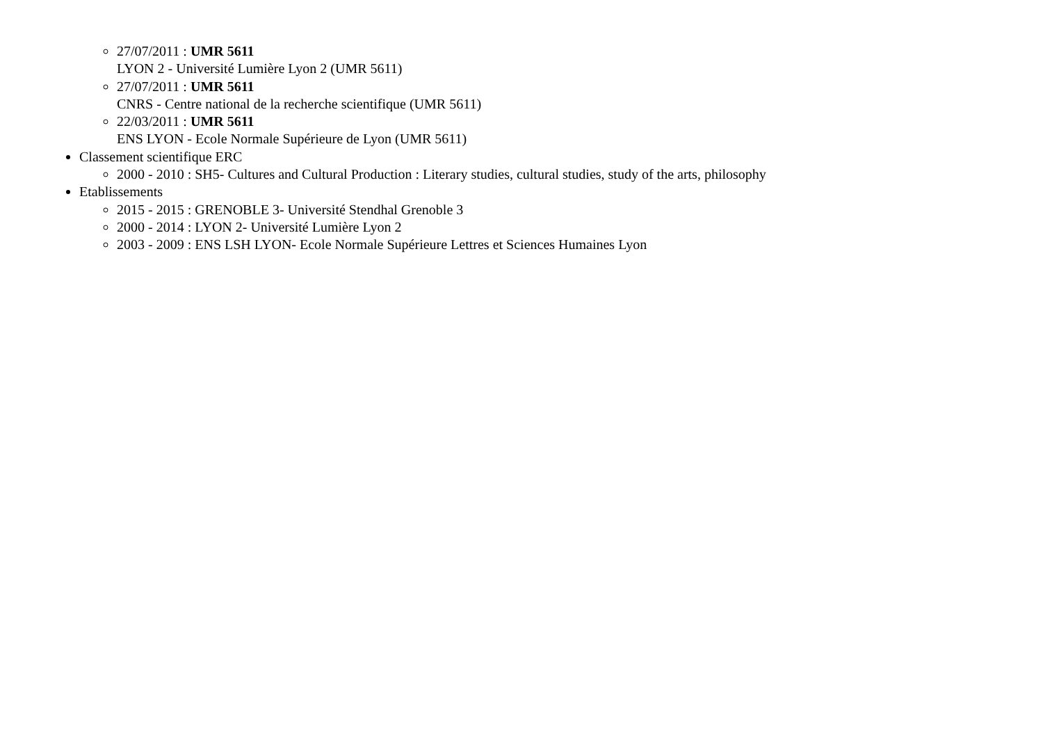27/07/2011 : UMR 5611
LYON 2 - Université Lumière Lyon 2 (UMR 5611)
27/07/2011 : UMR 5611
CNRS - Centre national de la recherche scientifique (UMR 5611)
22/03/2011 : UMR 5611
ENS LYON - Ecole Normale Supérieure de Lyon (UMR 5611)
Classement scientifique ERC
2000 - 2010 : SH5- Cultures and Cultural Production : Literary studies, cultural studies, study of the arts, philosophy
Etablissements
2015 - 2015 : GRENOBLE 3- Université Stendhal Grenoble 3
2000 - 2014 : LYON 2- Université Lumière Lyon 2
2003 - 2009 : ENS LSH LYON- Ecole Normale Supérieure Lettres et Sciences Humaines Lyon